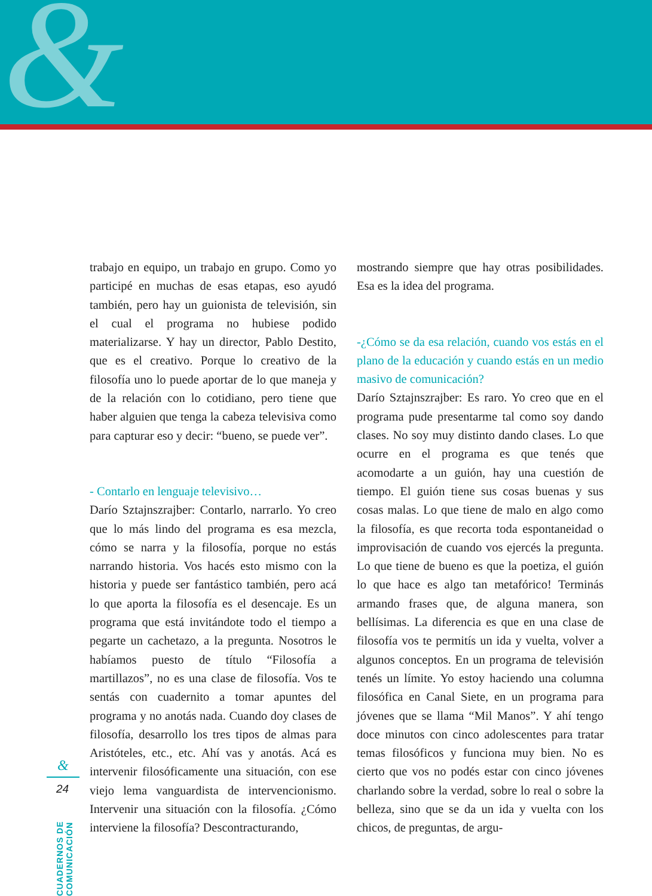&
trabajo en equipo, un trabajo en grupo. Como yo participé en muchas de esas etapas, eso ayudó también, pero hay un guionista de televisión, sin el cual el programa no hubiese podido materializarse. Y hay un director, Pablo Destito, que es el creativo. Porque lo creativo de la filosofía uno lo puede aportar de lo que maneja y de la relación con lo cotidiano, pero tiene que haber alguien que tenga la cabeza televisiva como para capturar eso y decir: “bueno, se puede ver”.
- Contarlo en lenguaje televisivo…
Darío Sztajnszrajber: Contarlo, narrarlo. Yo creo que lo más lindo del programa es esa mezcla, cómo se narra y la filosofía, porque no estás narrando historia. Vos hacés esto mismo con la historia y puede ser fantástico también, pero acá lo que aporta la filosofía es el desencaje. Es un programa que está invitándote todo el tiempo a pegarte un cachetazo, a la pregunta. Nosotros le habíamos puesto de título “Filosofía a martillazos”, no es una clase de filosofía. Vos te sentás con cuadernito a tomar apuntes del programa y no anotás nada. Cuando doy clases de filosofía, desarrollo los tres tipos de almas para Aristóteles, etc., etc. Ahí vas y anotás. Acá es intervenir filosóficamente una situación, con ese viejo lema vanguardista de intervencionismo. Intervenir una situación con la filosofía. ¿Cómo interviene la filosofía? Descontracturando,
mostrando siempre que hay otras posibilidades. Esa es la idea del programa.
-¿Cómo se da esa relación, cuando vos estás en el plano de la educación y cuando estás en un medio masivo de comunicación?
Darío Sztajnszrajber: Es raro. Yo creo que en el programa pude presentarme tal como soy dando clases. No soy muy distinto dando clases. Lo que ocurre en el programa es que tenés que acomodarte a un guión, hay una cuestión de tiempo. El guión tiene sus cosas buenas y sus cosas malas. Lo que tiene de malo en algo como la filosofía, es que recorta toda espontaneidad o improvisación de cuando vos ejercés la pregunta. Lo que tiene de bueno es que la poetiza, el guión lo que hace es algo tan metafórico! Terminás armando frases que, de alguna manera, son bellísimas. La diferencia es que en una clase de filosofía vos te permitís un ida y vuelta, volver a algunos conceptos. En un programa de televisión tenés un límite. Yo estoy haciendo una columna filosófica en Canal Siete, en un programa para jóvenes que se llama “Mil Manos”. Y ahí tengo doce minutos con cinco adolescentes para tratar temas filosóficos y funciona muy bien. No es cierto que vos no podés estar con cinco jóvenes charlando sobre la verdad, sobre lo real o sobre la belleza, sino que se da un ida y vuelta con los chicos, de preguntas, de argu-
CUADERNOS DE COMUNICACIÓN
&
24